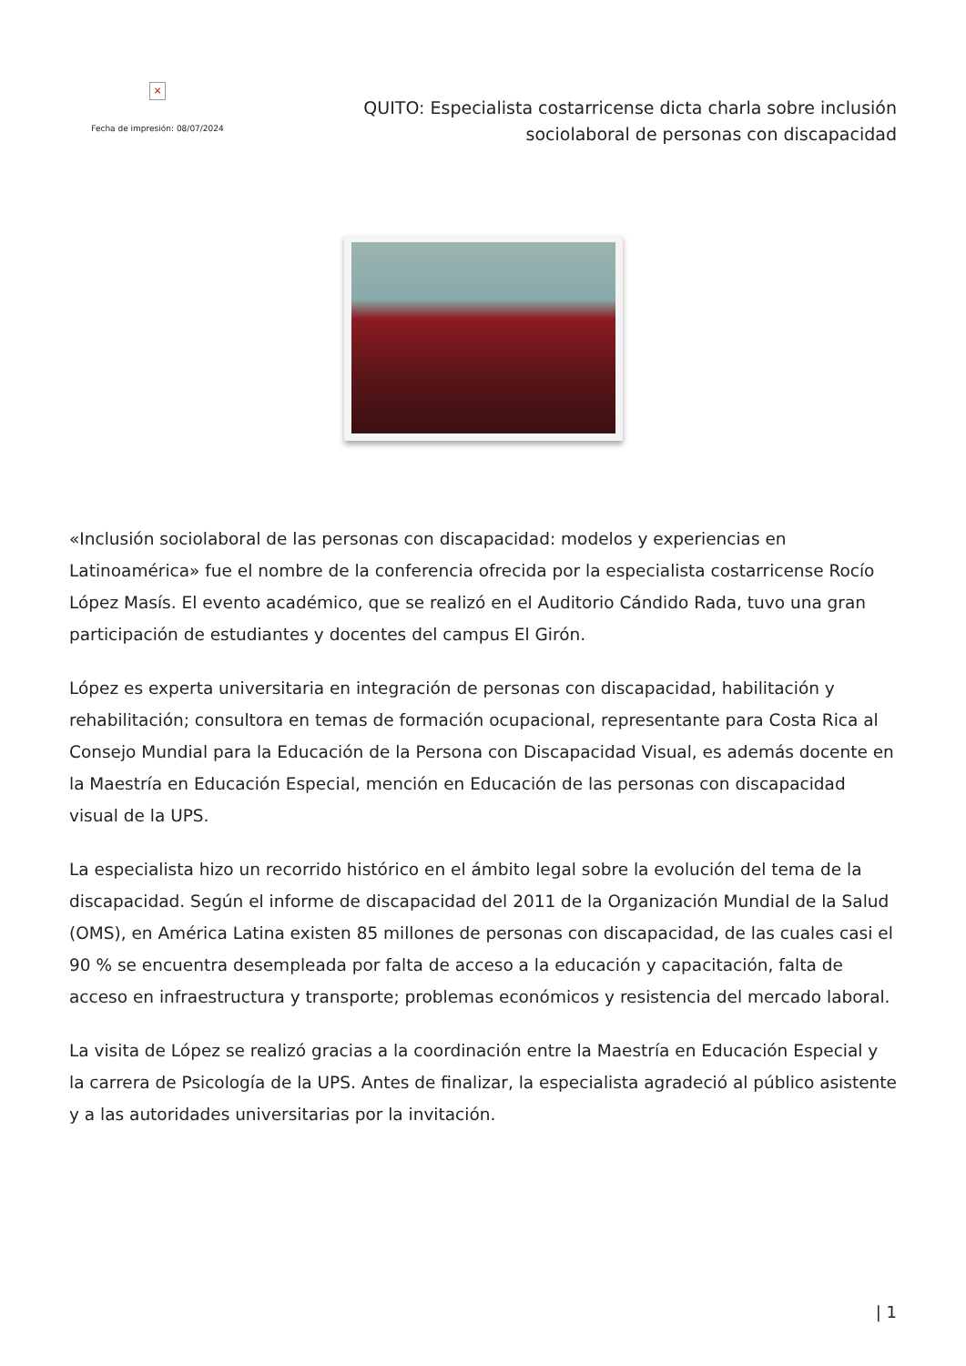×
Fecha de impresión: 08/07/2024
QUITO: Especialista costarricense dicta charla sobre inclusión sociolaboral de personas con discapacidad
«Inclusión sociolaboral de las personas con discapacidad: modelos y experiencias en Latinoamérica» fue el nombre de la conferencia ofrecida por la especialista costarricense Rocío López Masís. El evento académico, que se realizó en el Auditorio Cándido Rada, tuvo una gran participación de estudiantes y docentes del campus El Girón.
López es experta universitaria en integración de personas con discapacidad, habilitación y rehabilitación; consultora en temas de formación ocupacional, representante para Costa Rica al Consejo Mundial para la Educación de la Persona con Discapacidad Visual, es además docente en la Maestría en Educación Especial, mención en Educación de las personas con discapacidad visual de la UPS.
La especialista hizo un recorrido histórico en el ámbito legal sobre la evolución del tema de la discapacidad. Según el informe de discapacidad del 2011 de la Organización Mundial de la Salud (OMS), en América Latina existen 85 millones de personas con discapacidad, de las cuales casi el 90 % se encuentra desempleada por falta de acceso a la educación y capacitación, falta de acceso en infraestructura y transporte; problemas económicos y resistencia del mercado laboral.
La visita de López se realizó gracias a la coordinación entre la Maestría en Educación Especial y la carrera de Psicología de la UPS. Antes de finalizar, la especialista agradeció al público asistente y a las autoridades universitarias por la invitación.
| 1